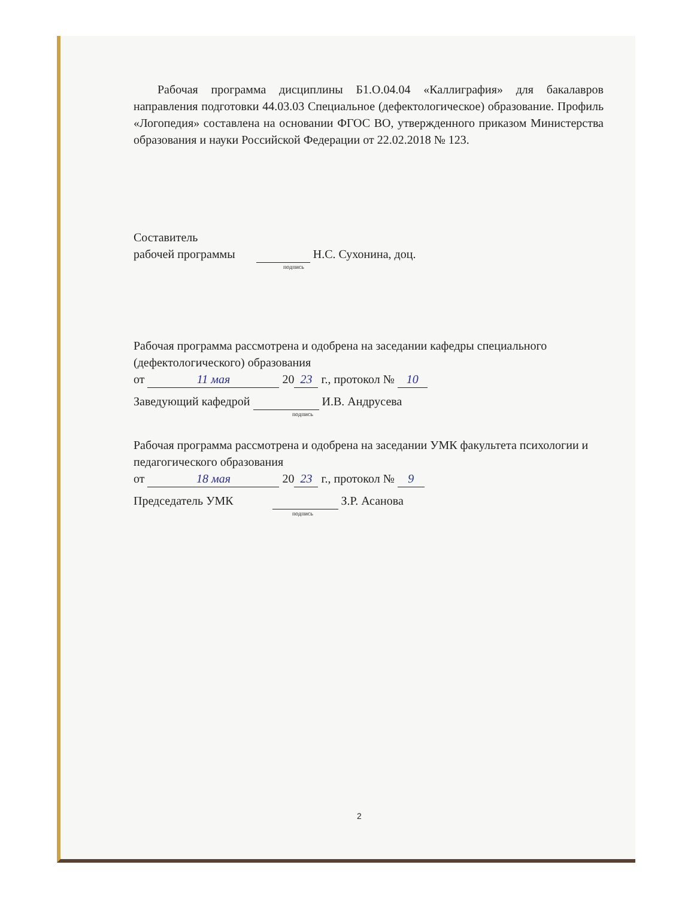Рабочая программа дисциплины Б1.О.04.04 «Каллиграфия» для бакалавров направления подготовки 44.03.03 Специальное (дефектологическое) образование. Профиль «Логопедия» составлена на основании ФГОС ВО, утвержденного приказом Министерства образования и науки Российской Федерации от 22.02.2018 № 123.
Составитель
рабочей программы Н.С. Сухонина, доц.
подпись
Рабочая программа рассмотрена и одобрена на заседании кафедры специального (дефектологического) образования
от 11 мая 20 23 г., протокол № 10
Заведующий кафедрой И.В. Андрусева
подпись
Рабочая программа рассмотрена и одобрена на заседании УМК факультета психологии и педагогического образования
от 18 мая 20 23 г., протокол № 9
Председатель УМК З.Р. Асанова
подпись
2